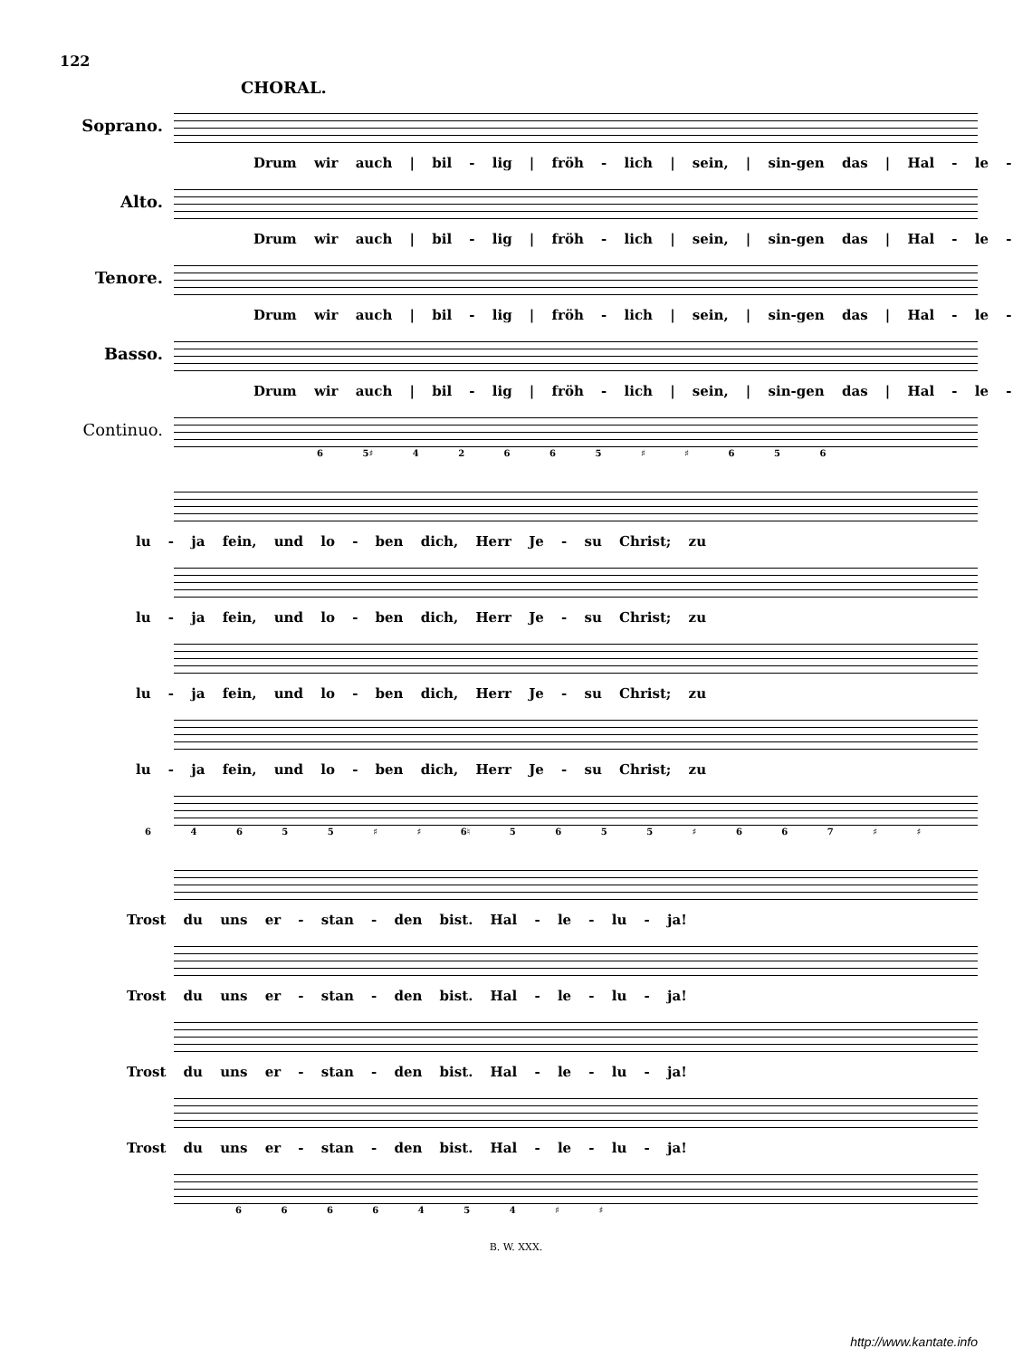122
CHORAL.
Soprano.
Drum wir auch | bil - lig | fröh - lich | sein, | sin-gen das | Hal - le -
Alto.
Drum wir auch | bil - lig | fröh - lich | sein, | sin-gen das | Hal - le -
Tenore.
Drum wir auch | bil - lig | fröh - lich | sein, | sin-gen das | Hal - le -
Basso.
Drum wir auch | bil - lig | fröh - lich | sein, | sin-gen das | Hal - le -
Continuo.
6 5♯ 4 2 6 6 5 ♯ ♯ 6 5 6
lu - ja fein, und lo - ben dich, Herr Je - su Christ; zu
lu - ja fein, und lo - ben dich, Herr Je - su Christ; zu
lu - ja fein, und lo - ben dich, Herr Je - su Christ; zu
lu - ja fein, und lo - ben dich, Herr Je - su Christ; zu
6 4 6 5 5 ♯ ♯ 6♮ 5 6 5 5 ♯ 6 6 7 ♯ ♯
Trost du uns er - stan - den bist. Hal - le - lu - ja!
Trost du uns er - stan - den bist. Hal - le - lu - ja!
Trost du uns er - stan - den bist. Hal - le - lu - ja!
Trost du uns er - stan - den bist. Hal - le - lu - ja!
6 6 6 6 4 5 4 ♯ ♯
B. W. XXX.
http://www.kantate.info